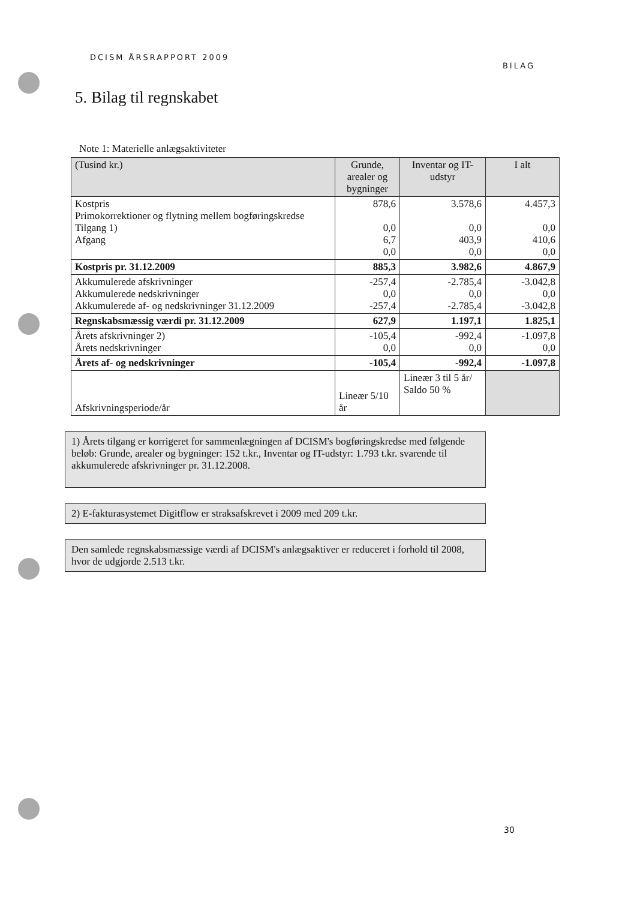DCISM ÅRSRAPPORT 2009 BILAG
5. Bilag til regnskabet
Note 1: Materielle anlægsaktiviteter
| (Tusind kr.) | Grunde, arealer og bygninger | Inventar og IT-udstyr | I alt |
| --- | --- | --- | --- |
| Kostpris Primokorrektioner og flytning mellem bogføringskredse Tilgang 1) Afgang | 878,6 0,0 6,7 0,0 | 3.578,6 0,0 403,9 0,0 | 4.457,3 0,0 410,6 0,0 |
| Kostpris pr. 31.12.2009 | 885,3 | 3.982,6 | 4.867,9 |
| Akkumulerede afskrivninger Akkumulerede nedskrivninger Akkumulerede af- og nedskrivninger 31.12.2009 | -257,4 0,0 -257,4 | -2.785,4 0,0 -2.785,4 | -3.042,8 0,0 -3.042,8 |
| Regnskabsmæssig værdi pr. 31.12.2009 | 627,9 | 1.197,1 | 1.825,1 |
| Årets afskrivninger 2) Årets nedskrivninger | -105,4 0,0 | -992,4 0,0 | -1.097,8 0,0 |
| Årets af- og nedskrivninger | -105,4 | -992,4 | -1.097,8 |
| Afskrivningsperiode/år | Lineær 5/10 år | Lineær 3 til 5 år/ Saldo 50 % | |
1) Årets tilgang er korrigeret for sammenlægningen af DCISM's bogføringskredse med følgende beløb: Grunde, arealer og bygninger: 152 t.kr., Inventar og IT-udstyr: 1.793 t.kr. svarende til akkumulerede afskrivninger pr. 31.12.2008.
2) E-fakturasystemet Digitflow er straksafskrevet i 2009 med 209 t.kr.
Den samlede regnskabsmæssige værdi af DCISM's anlægsaktiver er reduceret i forhold til 2008, hvor de udgjorde 2.513 t.kr.
30